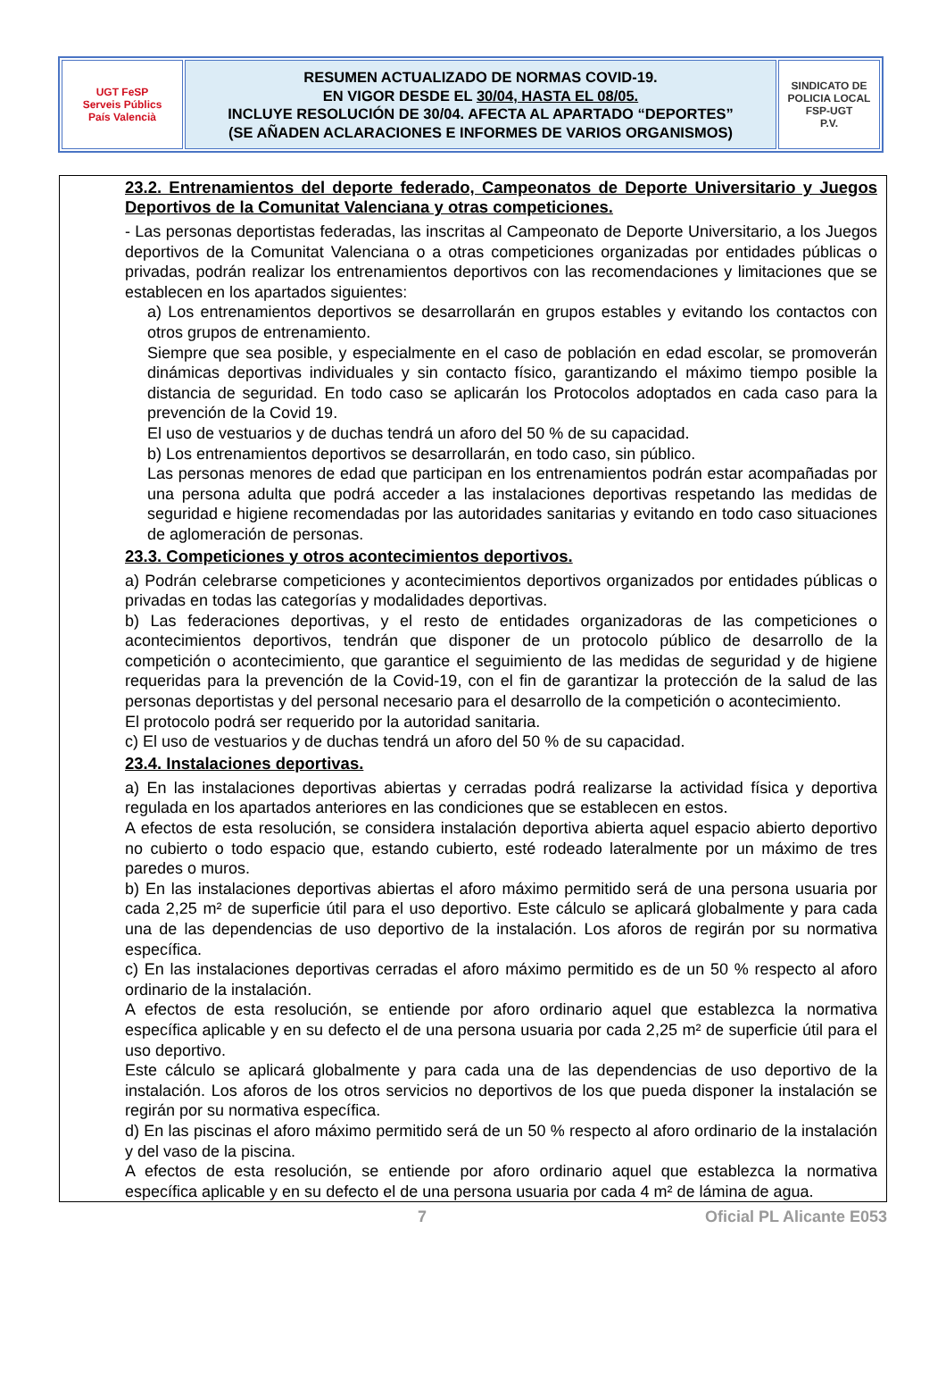| UGT FeSP Serveis Públics País Valencià | RESUMEN ACTUALIZADO DE NORMAS COVID-19. EN VIGOR DESDE EL 30/04, HASTA EL 08/05. INCLUYE RESOLUCIÓN DE 30/04. AFECTA AL APARTADO “DEPORTES” (SE AÑADEN ACLARACIONES E INFORMES DE VARIOS ORGANISMOS) | SINDICATO DE POLICIA LOCAL FSP-UGT P.V. |
23.2. Entrenamientos del deporte federado, Campeonatos de Deporte Universitario y Juegos Deportivos de la Comunitat Valenciana y otras competiciones.
- Las personas deportistas federadas, las inscritas al Campeonato de Deporte Universitario, a los Juegos deportivos de la Comunitat Valenciana o a otras competiciones organizadas por entidades públicas o privadas, podrán realizar los entrenamientos deportivos con las recomendaciones y limitaciones que se establecen en los apartados siguientes:
a) Los entrenamientos deportivos se desarrollarán en grupos estables y evitando los contactos con otros grupos de entrenamiento.
Siempre que sea posible, y especialmente en el caso de población en edad escolar, se promoverán dinámicas deportivas individuales y sin contacto físico, garantizando el máximo tiempo posible la distancia de seguridad. En todo caso se aplicarán los Protocolos adoptados en cada caso para la prevención de la Covid 19.
El uso de vestuarios y de duchas tendrá un aforo del 50 % de su capacidad.
b) Los entrenamientos deportivos se desarrollarán, en todo caso, sin público.
Las personas menores de edad que participan en los entrenamientos podrán estar acompañadas por una persona adulta que podrá acceder a las instalaciones deportivas respetando las medidas de seguridad e higiene recomendadas por las autoridades sanitarias y evitando en todo caso situaciones de aglomeración de personas.
23.3. Competiciones y otros acontecimientos deportivos.
a) Podrán celebrarse competiciones y acontecimientos deportivos organizados por entidades públicas o privadas en todas las categorías y modalidades deportivas.
b) Las federaciones deportivas, y el resto de entidades organizadoras de las competiciones o acontecimientos deportivos, tendrán que disponer de un protocolo público de desarrollo de la competición o acontecimiento, que garantice el seguimiento de las medidas de seguridad y de higiene requeridas para la prevención de la Covid-19, con el fin de garantizar la protección de la salud de las personas deportistas y del personal necesario para el desarrollo de la competición o acontecimiento.
El protocolo podrá ser requerido por la autoridad sanitaria.
c) El uso de vestuarios y de duchas tendrá un aforo del 50 % de su capacidad.
23.4. Instalaciones deportivas.
a) En las instalaciones deportivas abiertas y cerradas podrá realizarse la actividad física y deportiva regulada en los apartados anteriores en las condiciones que se establecen en estos.
A efectos de esta resolución, se considera instalación deportiva abierta aquel espacio abierto deportivo no cubierto o todo espacio que, estando cubierto, esté rodeado lateralmente por un máximo de tres paredes o muros.
b) En las instalaciones deportivas abiertas el aforo máximo permitido será de una persona usuaria por cada 2,25 m² de superficie útil para el uso deportivo. Este cálculo se aplicará globalmente y para cada una de las dependencias de uso deportivo de la instalación. Los aforos de regirán por su normativa específica.
c) En las instalaciones deportivas cerradas el aforo máximo permitido es de un 50 % respecto al aforo ordinario de la instalación.
A efectos de esta resolución, se entiende por aforo ordinario aquel que establezca la normativa específica aplicable y en su defecto el de una persona usuaria por cada 2,25 m² de superficie útil para el uso deportivo.
Este cálculo se aplicará globalmente y para cada una de las dependencias de uso deportivo de la instalación. Los aforos de los otros servicios no deportivos de los que pueda disponer la instalación se regirán por su normativa específica.
d) En las piscinas el aforo máximo permitido será de un 50 % respecto al aforo ordinario de la instalación y del vaso de la piscina.
A efectos de esta resolución, se entiende por aforo ordinario aquel que establezca la normativa específica aplicable y en su defecto el de una persona usuaria por cada 4 m² de lámina de agua.
7 Oficial PL Alicante E053